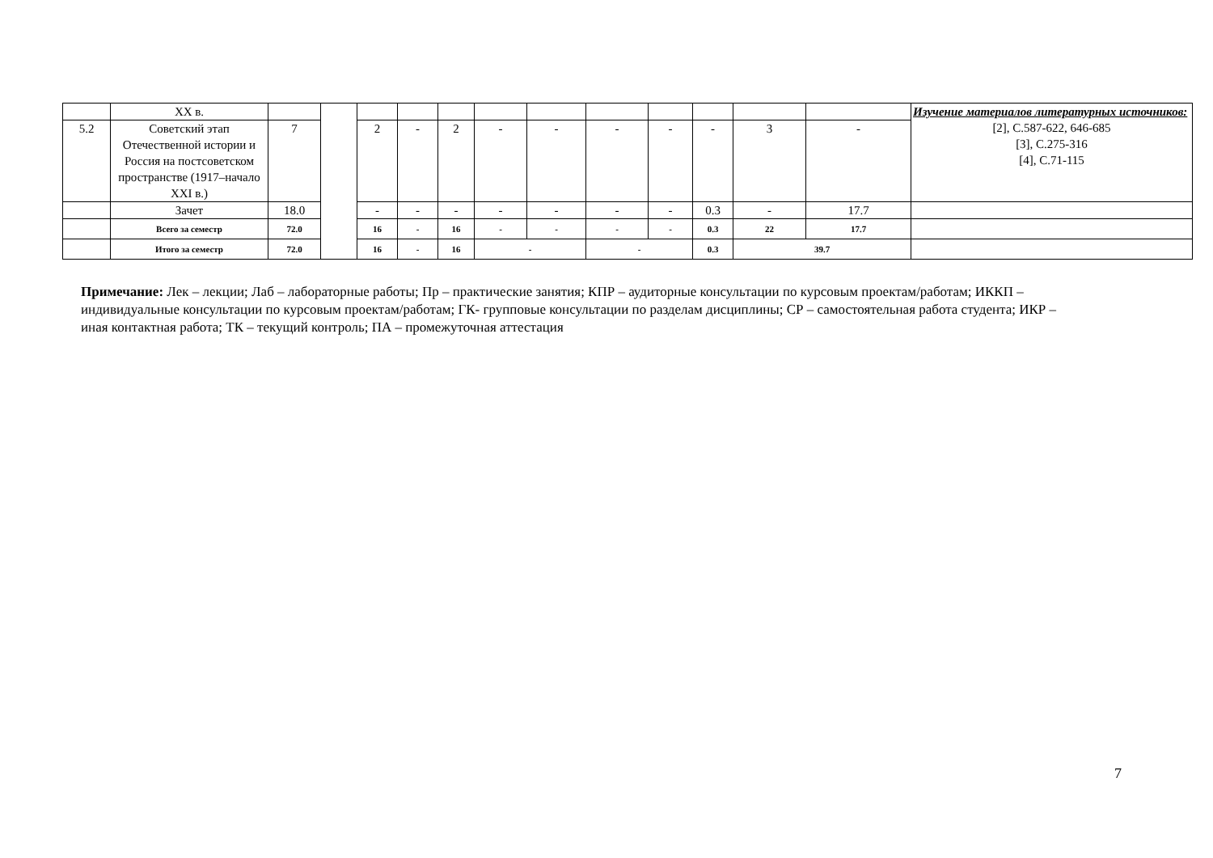| | XX в. | | | | | | | | | | | | | Изучение материалов литературных источников: [2], С.587-622, 646-685 [3], С.275-316 [4], С.71-115 |
| 5.2 | Советский этап Отечественной истории и Россия на постсоветском пространстве (1917–начало XXI в.) | 7 | | 2 | - | 2 | - | - | - | - | - | 3 | - | |
| | Зачет | 18.0 | | - | - | - | - | - | - | - | 0.3 | - | 17.7 | |
| | Всего за семестр | 72.0 | | 16 | - | 16 | - | - | - | - | 0.3 | 22 | 17.7 | |
| | Итого за семестр | 72.0 | | 16 | - | 16 | - | | - | | 0.3 | 39.7 | | |
Примечание: Лек – лекции; Лаб – лабораторные работы; Пр – практические занятия; КПР – аудиторные консультации по курсовым проектам/работам; ИККП – индивидуальные консультации по курсовым проектам/работам; ГК- групповые консультации по разделам дисциплины; СР – самостоятельная работа студента; ИКР – иная контактная работа; ТК – текущий контроль; ПА – промежуточная аттестация
7